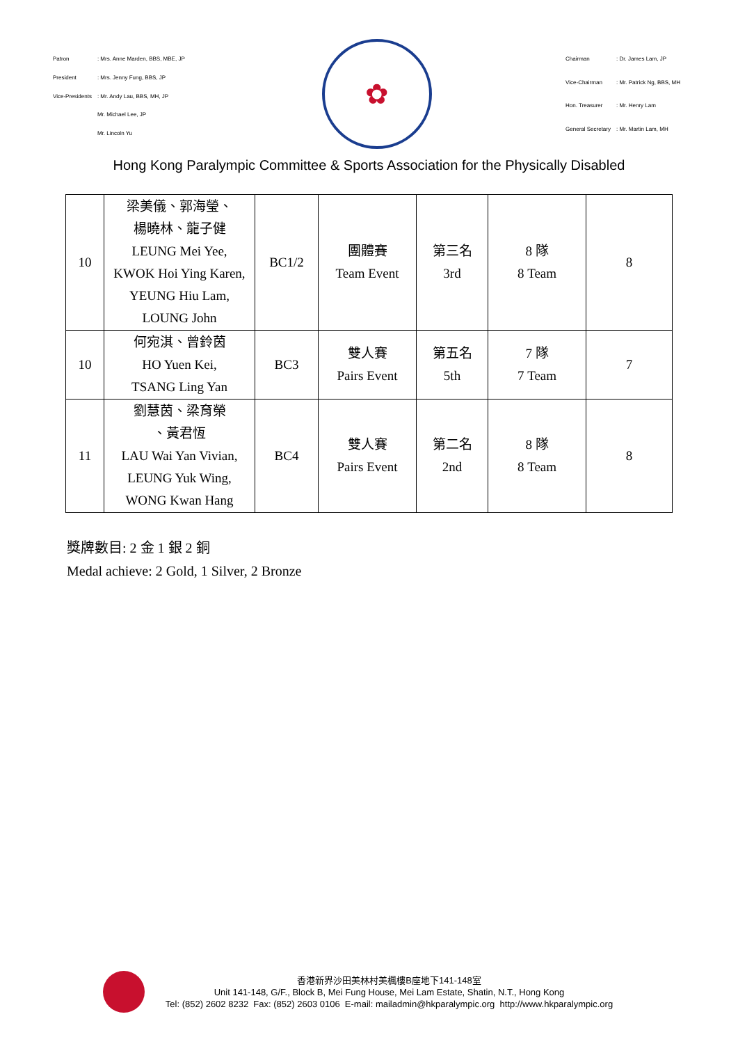| Patron | : Mrs. Anne Marden, BBS, MBE, JP |
| President | : Mrs. Jenny Fung, BBS, JP |
| Vice-Presidents | : Mr. Andy Lau, BBS, MH, JP |
| | Mr. Michael Lee, JP |
| | Mr. Lincoln Yu |
✿
| Chairman | : Dr. James Lam, JP |
| Vice-Chairman | : Mr. Patrick Ng, BBS, MH |
| Hon. Treasurer | : Mr. Henry Lam |
| General Secretary | : Mr. Martin Lam, MH |
Hong Kong Paralympic Committee & Sports Association for the Physically Disabled
| 10 | 梁美儀、郭海瑩、 楊曉林、龍子健 LEUNG Mei Yee, KWOK Hoi Ying Karen, YEUNG Hiu Lam, LOUNG John | BC1/2 | 團體賽 Team Event | 第三名 3rd | 8 隊 8 Team | 8 |
| 10 | 何宛淇、曾鈴茵 HO Yuen Kei, TSANG Ling Yan | BC3 | 雙人賽 Pairs Event | 第五名 5th | 7 隊 7 Team | 7 |
| 11 | 劉慧茵、梁育榮 、黃君恆 LAU Wai Yan Vivian, LEUNG Yuk Wing, WONG Kwan Hang | BC4 | 雙人賽 Pairs Event | 第二名 2nd | 8 隊 8 Team | 8 |
獎牌數目: 2 金 1 銀 2 銅
Medal achieve: 2 Gold, 1 Silver, 2 Bronze
香港新界沙田美林村美楓樓B座地下141-148室
Unit 141-148, G/F., Block B, Mei Fung House, Mei Lam Estate, Shatin, N.T., Hong Kong
Tel: (852) 2602 8232 Fax: (852) 2603 0106 E-mail: mailadmin@hkparalympic.org http://www.hkparalympic.org